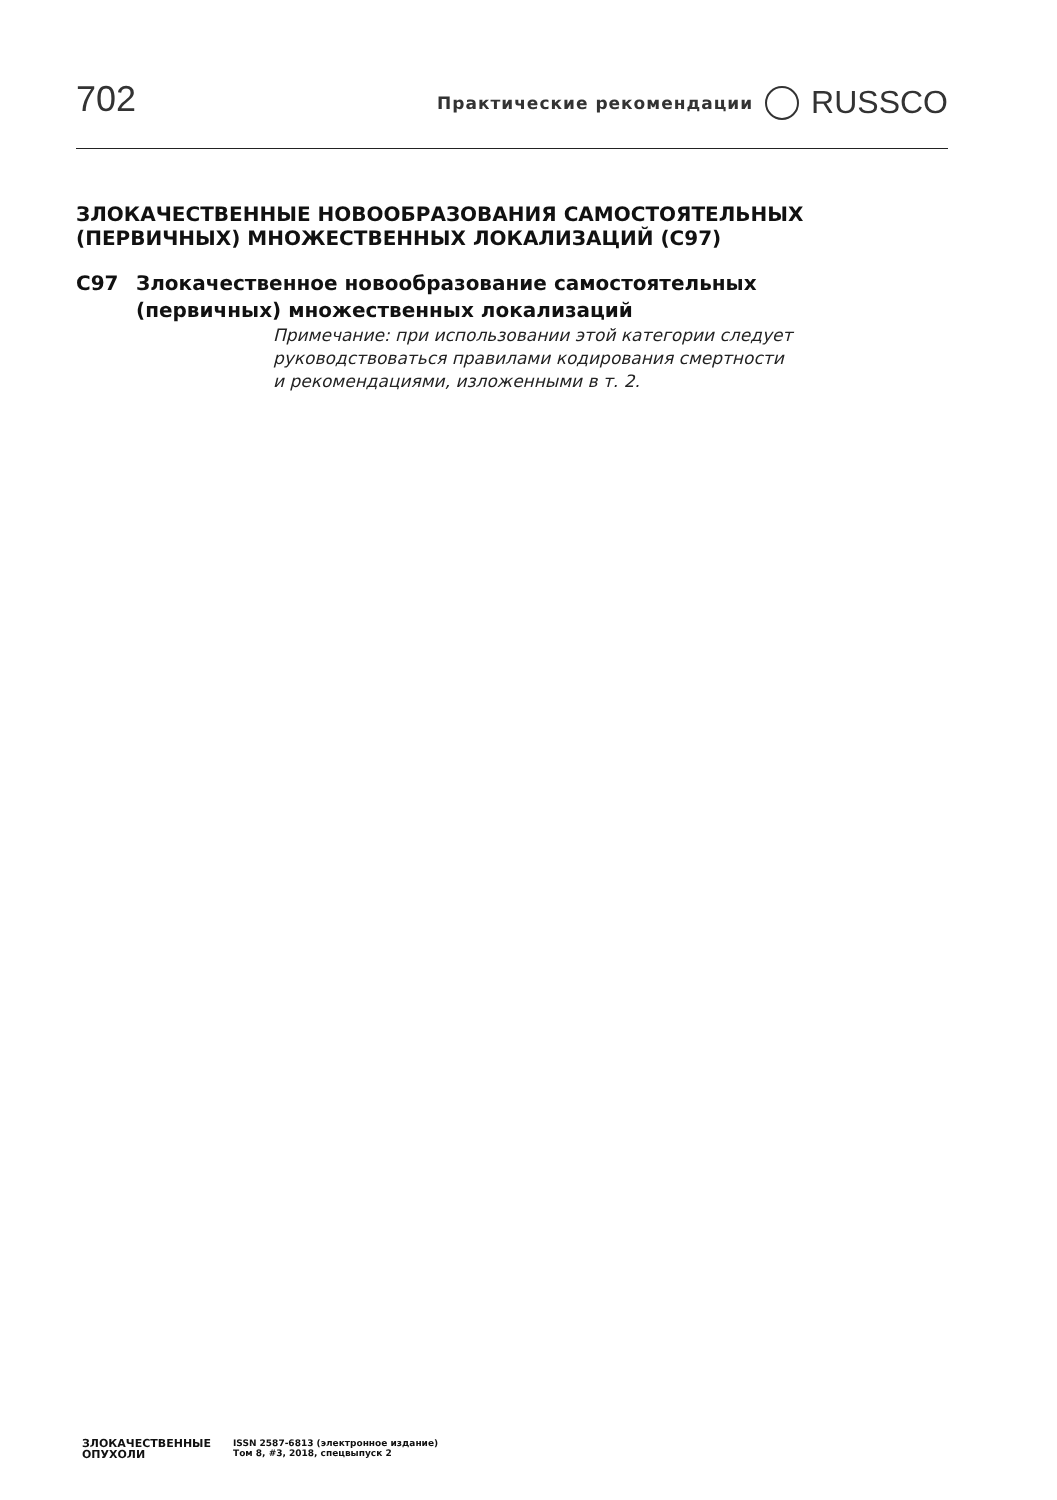702
Практические рекомендации RUSSCO
ЗЛОКАЧЕСТВЕННЫЕ НОВООБРАЗОВАНИЯ САМОСТОЯТЕЛЬНЫХ
(ПЕРВИЧНЫХ) МНОЖЕСТВЕННЫХ ЛОКАЛИЗАЦИЙ (С97)
С97 Злокачественное новообразование самостоятельных
(первичных) множественных локализаций
Примечание: при использовании этой категории следует
руководствоваться правилами кодирования смертности
и рекомендациями, изложенными в т. 2.
ЗЛОКАЧЕСТВЕННЫЕ
ОПУХОЛИ
ISSN 2587-6813 (электронное издание)
Том 8, #3, 2018, спецвыпуск 2